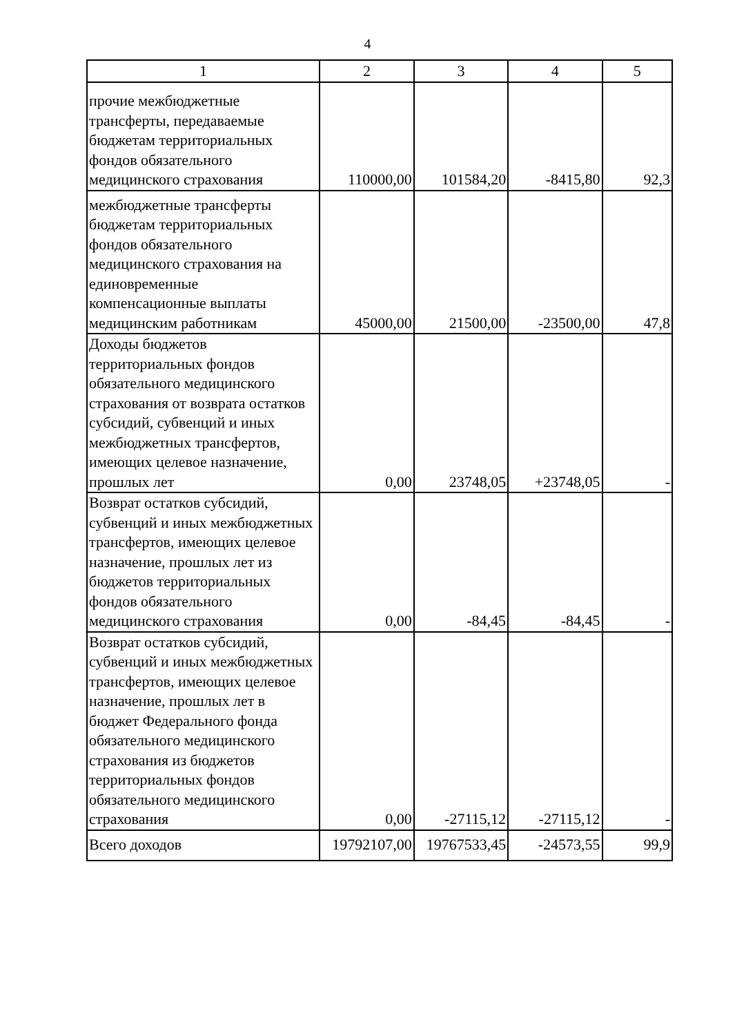4
| 1 | 2 | 3 | 4 | 5 |
| --- | --- | --- | --- | --- |
| прочие межбюджетные трансферты, передаваемые бюджетам территориальных фондов обязательного медицинского страхования | 110000,00 | 101584,20 | -8415,80 | 92,3 |
| межбюджетные трансферты бюджетам территориальных фондов обязательного медицинского страхования на единовременные компенсационные выплаты медицинским работникам | 45000,00 | 21500,00 | -23500,00 | 47,8 |
| Доходы бюджетов территориальных фондов обязательного медицинского страхования от возврата остатков субсидий, субвенций и иных межбюджетных трансфертов, имеющих целевое назначение, прошлых лет | 0,00 | 23748,05 | +23748,05 | - |
| Возврат остатков субсидий, субвенций и иных межбюджетных трансфертов, имеющих целевое назначение, прошлых лет из бюджетов территориальных фондов обязательного медицинского страхования | 0,00 | -84,45 | -84,45 | - |
| Возврат остатков субсидий, субвенций и иных межбюджетных трансфертов, имеющих целевое назначение, прошлых лет в бюджет Федерального фонда обязательного медицинского страхования из бюджетов территориальных фондов обязательного медицинского страхования | 0,00 | -27115,12 | -27115,12 | - |
| Всего доходов | 19792107,00 | 19767533,45 | -24573,55 | 99,9 |